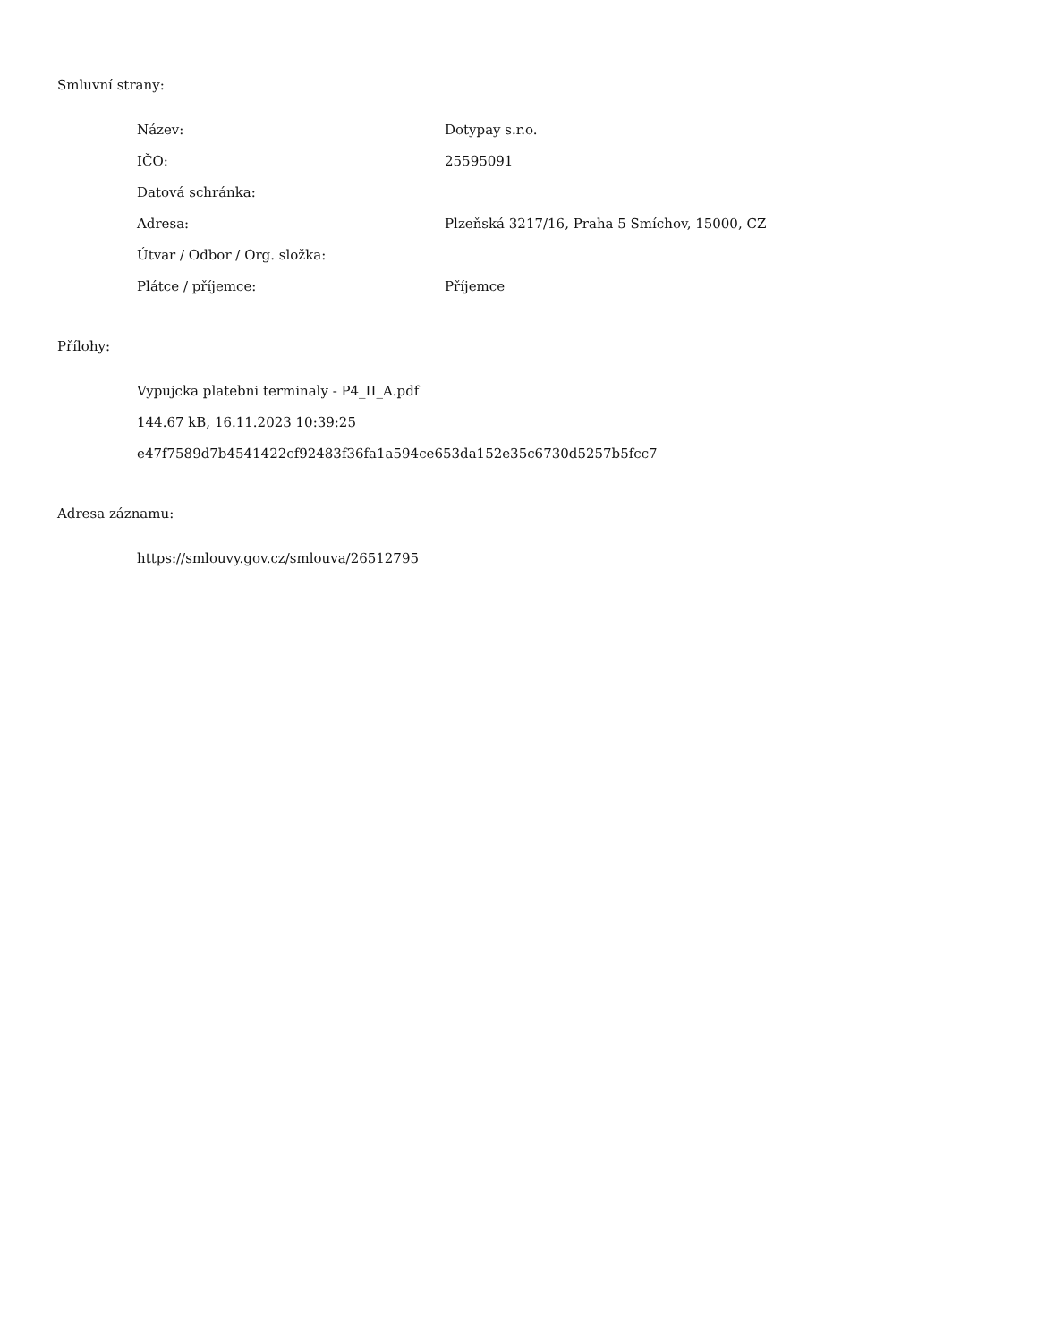Smluvní strany:
Název: Dotypay s.r.o.
IČO: 25595091
Datová schránka:
Adresa: Plzeňská 3217/16, Praha 5 Smíchov, 15000, CZ
Útvar / Odbor / Org. složka:
Plátce / příjemce: Příjemce
Přílohy:
Vypujcka platebni terminaly - P4_II_A.pdf
144.67 kB, 16.11.2023 10:39:25
e47f7589d7b4541422cf92483f36fa1a594ce653da152e35c6730d5257b5fcc7
Adresa záznamu:
https://smlouvy.gov.cz/smlouva/26512795